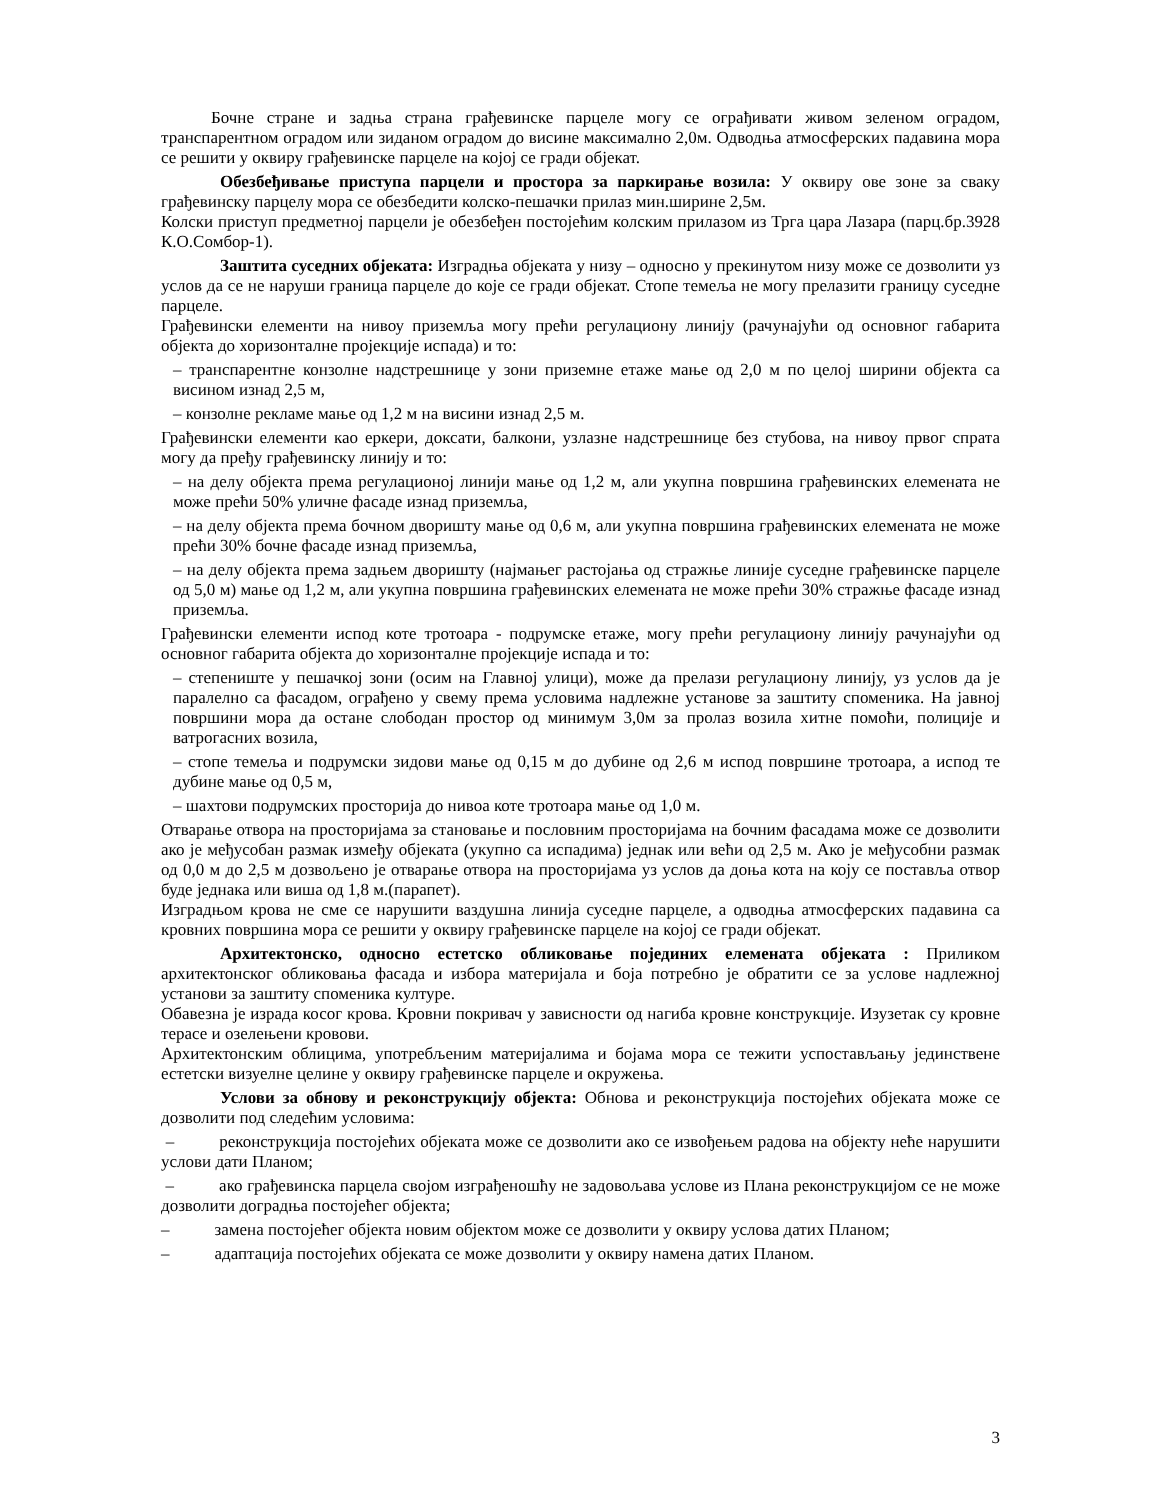Бочне стране и задња страна грађевинске парцеле могу се ограђивати живом зеленом оградом, транспарентном оградом или зиданом оградом до висине максимално 2,0м. Одводња атмосферских падавина мора се решити у оквиру грађевинске парцеле на којој се гради објекат.
Обезбеђивање приступа парцели и простора за паркирање возила: У оквиру ове зоне за сваку грађевинску парцелу мора се обезбедити колско-пешачки прилаз мин.ширине 2,5м.
Колски приступ предметној парцели је обезбеђен постојећим колским прилазом из Трга цара Лазара (парц.бр.3928 К.О.Сомбор-1).
Заштита суседних објеката: Изградња објеката у низу – односно у прекинутом низу може се дозволити уз услов да се не наруши граница парцеле до које се гради објекат. Стопе темеља не могу прелазити границу суседне парцеле.
Грађевински елементи на нивоу приземља могу прећи регулациону линију (рачунајући од основног габарита објекта до хоризонталне пројекције испада) и то:
– транспарентне конзолне надстрешнице у зони приземне етаже мање од 2,0 м по целој ширини објекта са висином изнад 2,5 м,
– конзолне рекламе мање од 1,2 м на висини изнад 2,5 м.
Грађевински елементи као еркери, доксати, балкони, узлазне надстрешнице без стубова, на нивоу првог спрата могу да пређу грађевинску линију и то:
– на делу објекта према регулационој линији мање од 1,2 м, али укупна површина грађевинских елемената не може прећи 50% уличне фасаде изнад приземља,
– на делу објекта према бочном дворишту мање од 0,6 м, али укупна површина грађевинских елемената не може прећи 30% бочне фасаде изнад приземља,
– на делу објекта према задњем дворишту (најмањег растојања од стражње линије суседне грађевинске парцеле од 5,0 м) мање од 1,2 м, али укупна површина грађевинских елемената не може прећи 30% стражње фасаде изнад приземља.
Грађевински елементи испод коте тротоара - подрумске етаже, могу прећи регулациону линију рачунајући од основног габарита објекта до хоризонталне пројекције испада и то:
– степениште у пешачкој зони (осим на Главној улици), може да прелази регулациону линију, уз услов да је паралелно са фасадом, ограђено у свему према условима надлежне установе за заштиту споменика. На јавној површини мора да остане слободан простор од минимум 3,0м за пролаз возила хитне помоћи, полиције и ватрогасних возила,
– стопе темеља и подрумски зидови мање од 0,15 м до дубине од 2,6 м испод површине тротоара, а испод те дубине мање од 0,5 м,
– шахтови подрумских просторија до нивоа коте тротоара мање од 1,0 м.
Отварање отвора на просторијама за становање и пословним просторијама на бочним фасадама може се дозволити ако је међусобан размак између објеката (укупно са испадима) једнак или већи од 2,5 м. Ако је међусобни размак од 0,0 м до 2,5 м дозвољено је отварање отвора на просторијама уз услов да доња кота на коју се поставља отвор буде једнака или виша од 1,8 м.(парапет).
Изградњом крова не сме се нарушити ваздушна линија суседне парцеле, а одводња атмосферских падавина са кровних површина мора се решити у оквиру грађевинске парцеле на којој се гради објекат.
Архитектонско, односно естетско обликовање појединих елемената објеката : Приликом архитектонског обликовања фасада и избора материјала и боја потребно је обратити се за услове надлежној установи за заштиту споменика културе.
Обавезна је израда косог крова. Кровни покривач у зависности од нагиба кровне конструкције. Изузетак су кровне терасе и озелењени кровови.
Архитектонским облицима, употребљеним материјалима и бојама мора се тежити успостављању јединствене естетски визуелне целине у оквиру грађевинске парцеле и окружења.
Услови за обнову и реконструкцију објекта: Обнова и реконструкција постојећих објеката може се дозволити под следећим условима:
– реконструкција постојећих објеката може се дозволити ако се извођењем радова на објекту неће нарушити услови дати Планом;
– ако грађевинска парцела својом изграђеношћу не задовољава услове из Плана реконструкцијом се не може дозволити доградња постојећег објекта;
– замена постојећег објекта новим објектом може се дозволити у оквиру услова датих Планом;
– адаптација постојећих објеката се може дозволити у оквиру намена датих Планом.
3